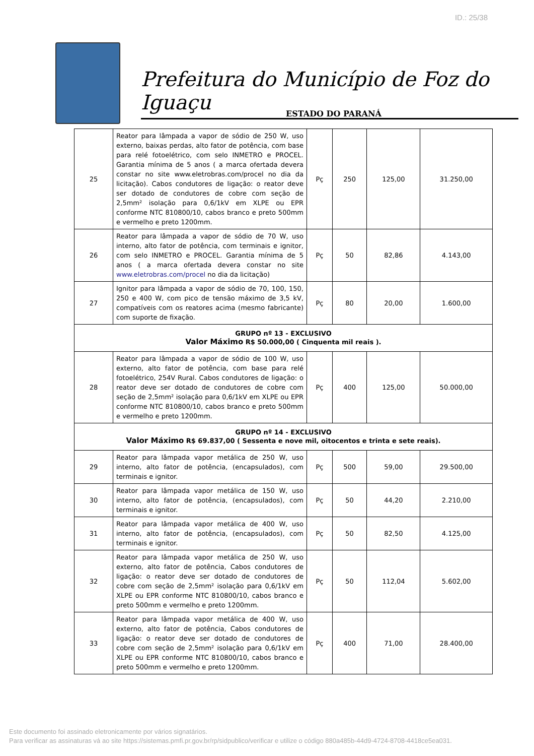ID.: 25/38
Prefeitura do Município de Foz do Iguaçu
ESTADO DO PARANÁ
| 25 | Reator para lâmpada a vapor de sódio de 250 W, uso externo, baixas perdas, alto fator de potência, com base para relé fotoelétrico, com selo INMETRO e PROCEL. Garantia mínima de 5 anos ( a marca ofertada devera constar no site www.eletrobras.com/procel no dia da licitação). Cabos condutores de ligação: o reator deve ser dotado de condutores de cobre com seção de 2,5mm² isolação para 0,6/1kV em XLPE ou EPR conforme NTC 810800/10, cabos branco e preto 500mm e vermelho e preto 1200mm. | Pç | 250 | 125,00 | 31.250,00 |
| 26 | Reator para lâmpada a vapor de sódio de 70 W, uso interno, alto fator de potência, com terminais e ignitor, com selo INMETRO e PROCEL. Garantia mínima de 5 anos ( a marca ofertada devera constar no site www.eletrobras.com/procel no dia da licitação) | Pç | 50 | 82,86 | 4.143,00 |
| 27 | Ignitor para lâmpada a vapor de sódio de 70, 100, 150, 250 e 400 W, com pico de tensão máximo de 3,5 kV, compatíveis com os reatores acima (mesmo fabricante) com suporte de fixação. | Pç | 80 | 20,00 | 1.600,00 |
| GRUPO nº 13 - EXCLUSIVO Valor Máximo R$ 50.000,00 ( Cinquenta mil reais ). | | | | | |
| 28 | Reator para lâmpada a vapor de sódio de 100 W, uso externo, alto fator de potência, com base para relé fotoelétrico, 254V Rural. Cabos condutores de ligação: o reator deve ser dotado de condutores de cobre com seção de 2,5mm² isolação para 0,6/1kV em XLPE ou EPR conforme NTC 810800/10, cabos branco e preto 500mm e vermelho e preto 1200mm. | Pç | 400 | 125,00 | 50.000,00 |
| GRUPO nº 14 - EXCLUSIVO Valor Máximo R$ 69.837,00 ( Sessenta e nove mil, oitocentos e trinta e sete reais). | | | | | |
| 29 | Reator para lâmpada vapor metálica de 250 W, uso interno, alto fator de potência, (encapsulados), com terminais e ignitor. | Pç | 500 | 59,00 | 29.500,00 |
| 30 | Reator para lâmpada vapor metálica de 150 W, uso interno, alto fator de potência, (encapsulados), com terminais e ignitor. | Pç | 50 | 44,20 | 2.210,00 |
| 31 | Reator para lâmpada vapor metálica de 400 W, uso interno, alto fator de potência, (encapsulados), com terminais e ignitor. | Pç | 50 | 82,50 | 4.125,00 |
| 32 | Reator para lâmpada vapor metálica de 250 W, uso externo, alto fator de potência, Cabos condutores de ligação: o reator deve ser dotado de condutores de cobre com seção de 2,5mm² isolação para 0,6/1kV em XLPE ou EPR conforme NTC 810800/10, cabos branco e preto 500mm e vermelho e preto 1200mm. | Pç | 50 | 112,04 | 5.602,00 |
| 33 | Reator para lâmpada vapor metálica de 400 W, uso externo, alto fator de potência, Cabos condutores de ligação: o reator deve ser dotado de condutores de cobre com seção de 2,5mm² isolação para 0,6/1kV em XLPE ou EPR conforme NTC 810800/10, cabos branco e preto 500mm e vermelho e preto 1200mm. | Pç | 400 | 71,00 | 28.400,00 |
Este documento foi assinado eletronicamente por vários signatários.
Para verificar as assinaturas vá ao site https://sistemas.pmfi.pr.gov.br/rp/sidpublico/verificar e utilize o código 880a485b-44d9-4724-8708-4418ce5ea031.